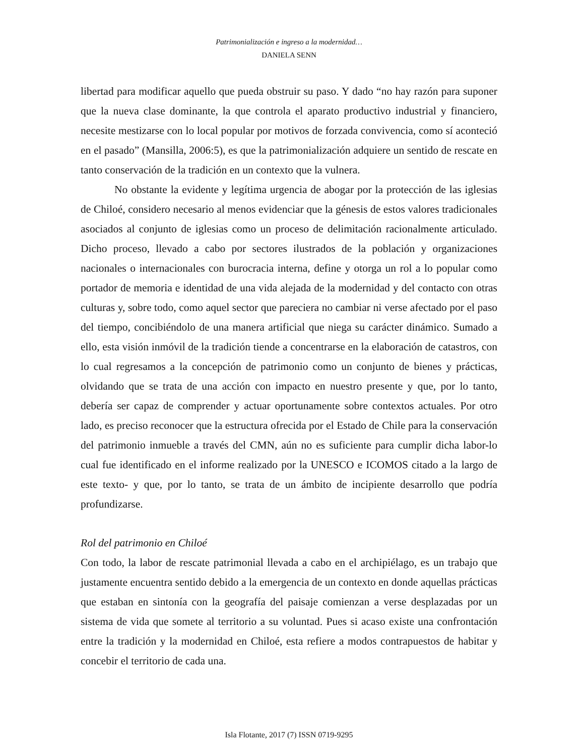Patrimonialización e ingreso a la modernidad…
DANIELA SENN
libertad para modificar aquello que pueda obstruir su paso. Y dado “no hay razón para suponer que la nueva clase dominante, la que controla el aparato productivo industrial y financiero, necesite mestizarse con lo local popular por motivos de forzada convivencia, como sí aconteció en el pasado” (Mansilla, 2006:5), es que la patrimonialización adquiere un sentido de rescate en tanto conservación de la tradición en un contexto que la vulnera.
No obstante la evidente y legítima urgencia de abogar por la protección de las iglesias de Chiloé, considero necesario al menos evidenciar que la génesis de estos valores tradicionales asociados al conjunto de iglesias como un proceso de delimitación racionalmente articulado. Dicho proceso, llevado a cabo por sectores ilustrados de la población y organizaciones nacionales o internacionales con burocracia interna, define y otorga un rol a lo popular como portador de memoria e identidad de una vida alejada de la modernidad y del contacto con otras culturas y, sobre todo, como aquel sector que pareciera no cambiar ni verse afectado por el paso del tiempo, concibiéndolo de una manera artificial que niega su carácter dinámico. Sumado a ello, esta visión inmóvil de la tradición tiende a concentrarse en la elaboración de catastros, con lo cual regresamos a la concepción de patrimonio como un conjunto de bienes y prácticas, olvidando que se trata de una acción con impacto en nuestro presente y que, por lo tanto, debería ser capaz de comprender y actuar oportunamente sobre contextos actuales. Por otro lado, es preciso reconocer que la estructura ofrecida por el Estado de Chile para la conservación del patrimonio inmueble a través del CMN, aún no es suficiente para cumplir dicha labor-lo cual fue identificado en el informe realizado por la UNESCO e ICOMOS citado a la largo de este texto- y que, por lo tanto, se trata de un ámbito de incipiente desarrollo que podría profundizarse.
Rol del patrimonio en Chiloé
Con todo, la labor de rescate patrimonial llevada a cabo en el archipiélago, es un trabajo que justamente encuentra sentido debido a la emergencia de un contexto en donde aquellas prácticas que estaban en sintonía con la geografía del paisaje comienzan a verse desplazadas por un sistema de vida que somete al territorio a su voluntad. Pues si acaso existe una confrontación entre la tradición y la modernidad en Chiloé, esta refiere a modos contrapuestos de habitar y concebir el territorio de cada una.
Isla Flotante, 2017 (7) ISSN 0719-9295